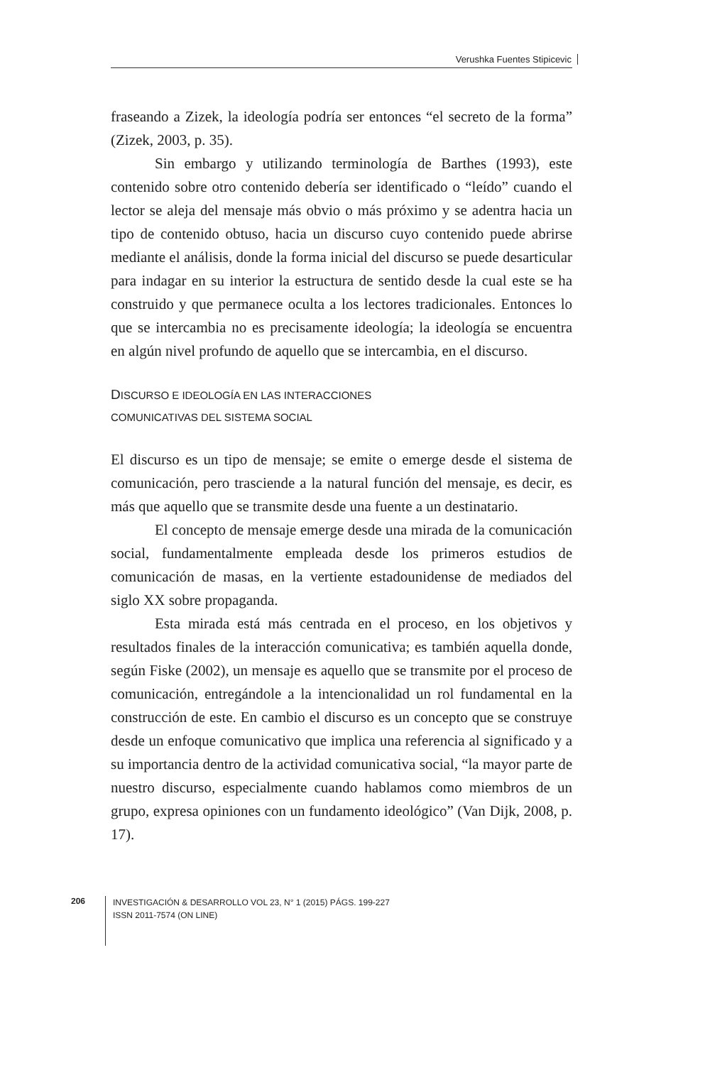Verushka Fuentes Stipicevic
fraseando a Zizek, la ideología podría ser entonces “el secreto de la forma” (Zizek, 2003, p. 35).
Sin embargo y utilizando terminología de Barthes (1993), este contenido sobre otro contenido debería ser identificado o “leído” cuando el lector se aleja del mensaje más obvio o más próximo y se adentra hacia un tipo de contenido obtuso, hacia un discurso cuyo contenido puede abrirse mediante el análisis, donde la forma inicial del discurso se puede desarticular para indagar en su interior la estructura de sentido desde la cual este se ha construido y que permanece oculta a los lectores tradicionales. Entonces lo que se intercambia no es precisamente ideología; la ideología se encuentra en algún nivel profundo de aquello que se intercambia, en el discurso.
DISCURSO E IDEOLOGÍA EN LAS INTERACCIONES
COMUNICATIVAS DEL SISTEMA SOCIAL
El discurso es un tipo de mensaje; se emite o emerge desde el sistema de comunicación, pero trasciende a la natural función del mensaje, es decir, es más que aquello que se transmite desde una fuente a un destinatario.
El concepto de mensaje emerge desde una mirada de la comunicación social, fundamentalmente empleada desde los primeros estudios de comunicación de masas, en la vertiente estadounidense de mediados del siglo XX sobre propaganda.
Esta mirada está más centrada en el proceso, en los objetivos y resultados finales de la interacción comunicativa; es también aquella donde, según Fiske (2002), un mensaje es aquello que se transmite por el proceso de comunicación, entregándole a la intencionalidad un rol fundamental en la construcción de este. En cambio el discurso es un concepto que se construye desde un enfoque comunicativo que implica una referencia al significado y a su importancia dentro de la actividad comunicativa social, “la mayor parte de nuestro discurso, especialmente cuando hablamos como miembros de un grupo, expresa opiniones con un fundamento ideológico” (Van Dijk, 2008, p. 17).
206
INVESTIGACIÓN & DESARROLLO VOL 23, N° 1 (2015) PÁGS. 199-227
ISSN 2011-7574 (ON LINE)